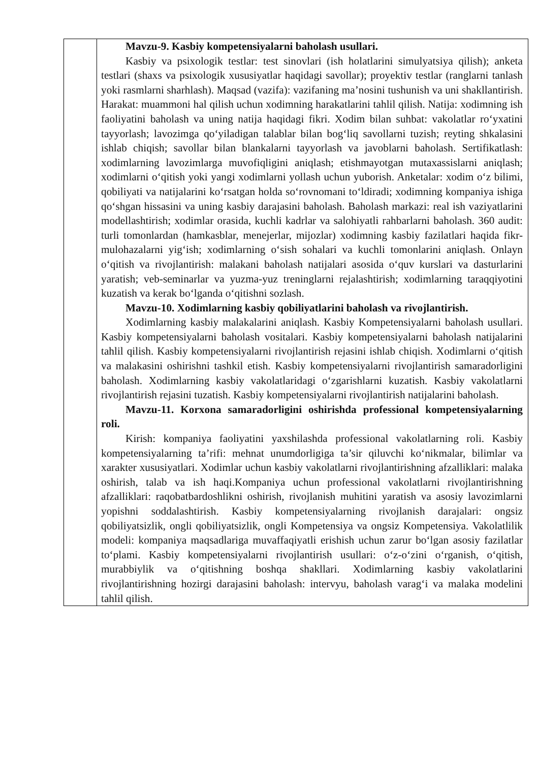| | Mavzu-9. Kasbiy kompetensiyalarni baholash usullari. Kasbiy va psixologik testlar: test sinovlari (ish holatlarini simulyatsiya qilish); anketa testlari (shaxs va psixologik xususiyatlar haqidagi savollar); proyektiv testlar (ranglarni tanlash yoki rasmlarni sharhlash). Maqsad (vazifa): vazifaning ma’nosini tushunish va uni shakllantirish. Harakat: muammoni hal qilish uchun xodimning harakatlarini tahlil qilish. Natija: xodimning ish faoliyatini baholash va uning natija haqidagi fikri. Xodim bilan suhbat: vakolatlar ro‘yxatini tayyorlash; lavozimga qo‘yiladigan talablar bilan bog‘liq savollarni tuzish; reyting shkalasini ishlab chiqish; savollar bilan blankalarni tayyorlash va javoblarni baholash. Sertifikatlash: xodimlarning lavozimlarga muvofiqligini aniqlash; etishmayotgan mutaxassislarni aniqlash; xodimlarni o‘qitish yoki yangi xodimlarni yollash uchun yuborish. Anketalar: xodim o‘z bilimi, qobiliyati va natijalarini ko‘rsatgan holda so‘rovnomani to‘ldiradi; xodimning kompaniya ishiga qo‘shgan hissasini va uning kasbiy darajasini baholash. Baholash markazi: real ish vaziyatlarini modellashtirish; xodimlar orasida, kuchli kadrlar va salohiyatli rahbarlarni baholash. 360 audit: turli tomonlardan (hamkasblar, menejerlar, mijozlar) xodimning kasbiy fazilatlari haqida fikr-mulohazalarni yig‘ish; xodimlarning o‘sish sohalari va kuchli tomonlarini aniqlash. Onlayn o‘qitish va rivojlantirish: malakani baholash natijalari asosida o‘quv kurslari va dasturlarini yaratish; veb-seminarlar va yuzma-yuz treninglarni rejalashtirish; xodimlarning taraqqiyotini kuzatish va kerak bo‘lganda o‘qitishni sozlash. Mavzu-10. Xodimlarning kasbiy qobiliyatlarini baholash va rivojlantirish. Xodimlarning kasbiy malakalarini aniqlash. Kasbiy Kompetensiyalarni baholash usullari. Kasbiy kompetensiyalarni baholash vositalari. Kasbiy kompetensiyalarni baholash natijalarini tahlil qilish. Kasbiy kompetensiyalarni rivojlantirish rejasini ishlab chiqish. Xodimlarni o‘qitish va malakasini oshirishni tashkil etish. Kasbiy kompetensiyalarni rivojlantirish samaradorligini baholash. Xodimlarning kasbiy vakolatlaridagi o‘zgarishlarni kuzatish. Kasbiy vakolatlarni rivojlantirish rejasini tuzatish. Kasbiy kompetensiyalarni rivojlantirish natijalarini baholash. Mavzu-11. Korxona samaradorligini oshirishda professional kompetensiyalarning roli. Kirish: kompaniya faoliyatini yaxshilashda professional vakolatlarning roli. Kasbiy kompetensiyalarning ta’rifi: mehnat unumdorligiga ta’sir qiluvchi ko‘nikmalar, bilimlar va xarakter xususiyatlari. Xodimlar uchun kasbiy vakolatlarni rivojlantirishning afzalliklari: malaka oshirish, talab va ish haqi.Kompaniya uchun professional vakolatlarni rivojlantirishning afzalliklari: raqobatbardoshlikni oshirish, rivojlanish muhitini yaratish va asosiy lavozimlarni yopishni soddalashtirish. Kasbiy kompetensiyalarning rivojlanish darajalari: ongsiz qobiliyatsizlik, ongli qobiliyatsizlik, ongli Kompetensiya va ongsiz Kompetensiya. Vakolatlilik modeli: kompaniya maqsadlariga muvaffaqiyatli erishish uchun zarur bo‘lgan asosiy fazilatlar to‘plami. Kasbiy kompetensiyalarni rivojlantirish usullari: o‘z-o‘zini o‘rganish, o‘qitish, murabbiylik va o‘qitishning boshqa shakllari. Xodimlarning kasbiy vakolatlarini rivojlantirishning hozirgi darajasini baholash: intervyu, baholash varag‘i va malaka modelini tahlil qilish. |